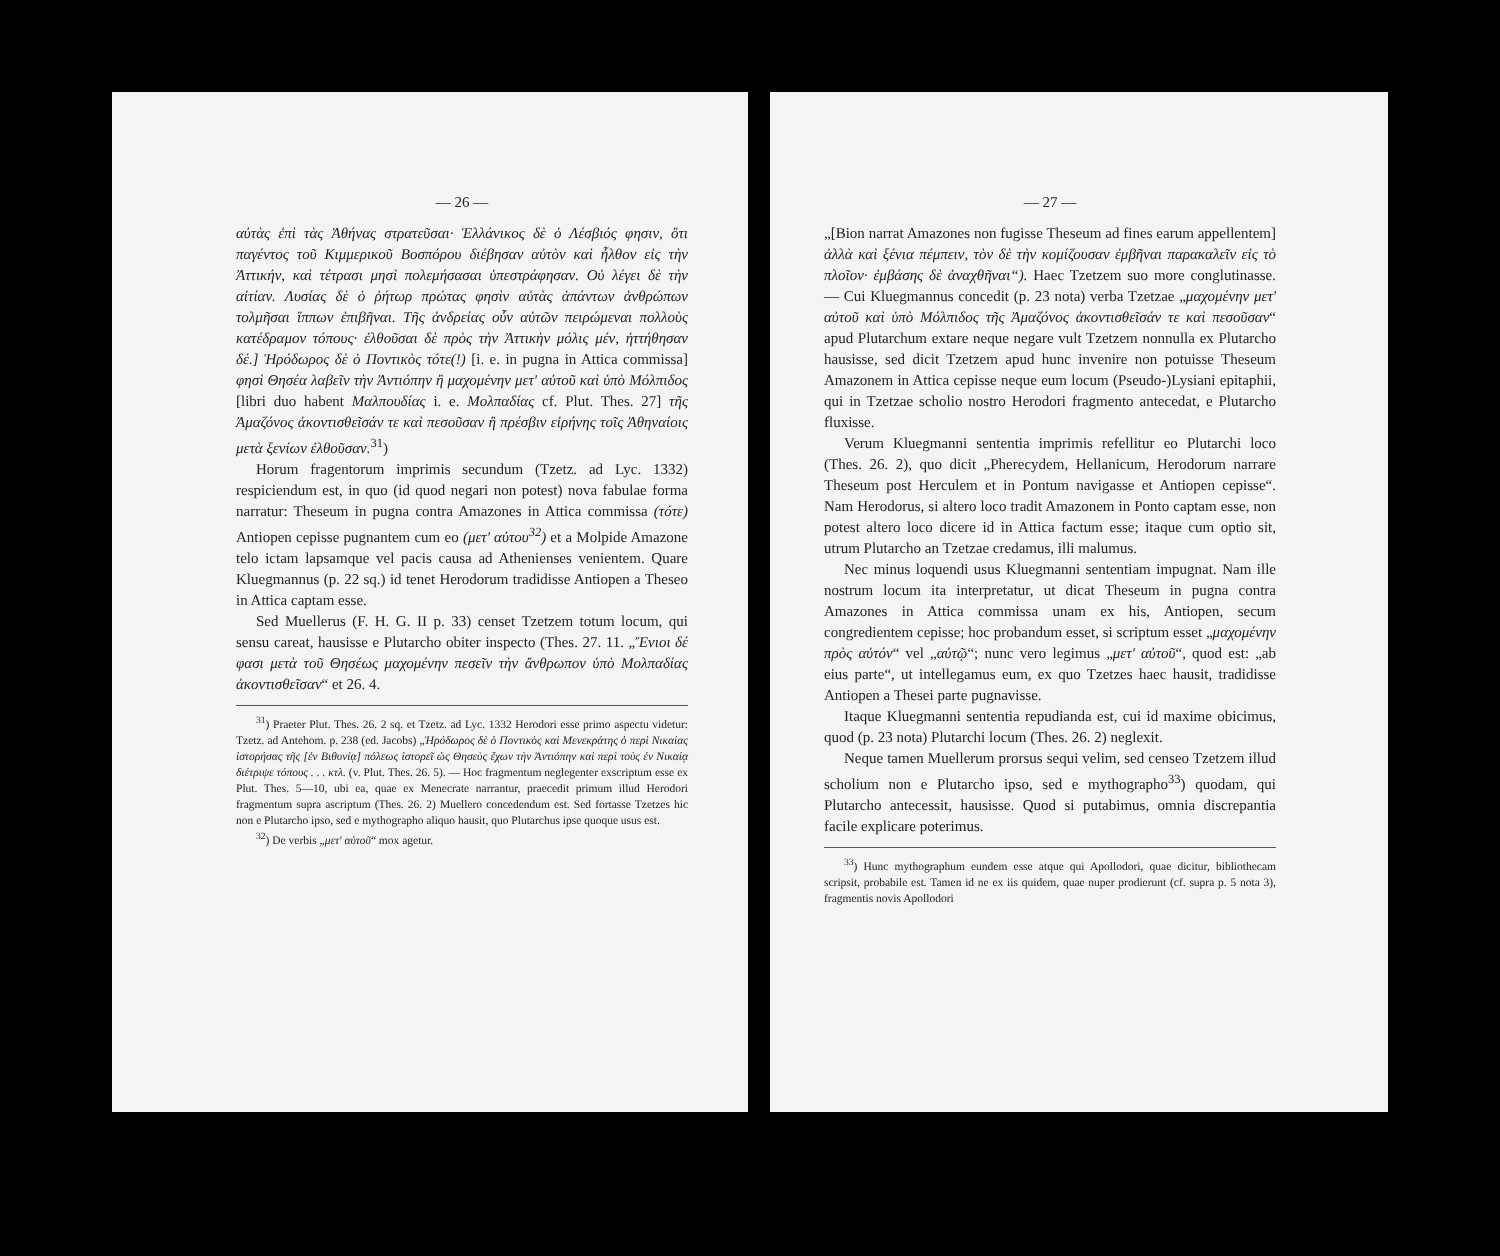— 26 —
αὐτὰς ἐπὶ τὰς Ἀθήνας στρατεῦσαι· Ἑλλάνικος δὲ ὁ Λέσβιός φησιν, ὅτι παγέντος τοῦ Κιμμερικοῦ Βοσπόρου διέβησαν αὐτὸν καὶ ἦλθον εἰς τὴν Ἀττικήν, καὶ τέτρασι μησὶ πολεμήσασαι ὑπεστράφησαν. Οὐ λέγει δὲ τὴν αἰτίαν. Λυσίας δὲ ὁ ῥήτωρ πρώτας φησὶν αὐτὰς ἁπάντων ἀνθρώπων τολμῆσαι ἵππων ἐπιβῆναι. Τῆς ἀνδρείας οὖν αὐτῶν πειρώμεναι πολλοὺς κατέδραμον τόπους· ἐλθοῦσαι δὲ πρὸς τὴν Ἀττικὴν μόλις μέν, ἡττήθησαν δέ.] Ἡρόδωρος δὲ ὁ Ποντικὸς τότε(!) [i. e. in pugna in Attica commissa] φησὶ Θησέα λαβεῖν τὴν Ἀντιόπην ἢ μαχομένην μετ' αὐτοῦ καὶ ὑπὸ Μόλπιδος [libri duo habent Μαλπουδίας i. e. Μολπαδίας cf. Plut. Thes. 27] τῆς Ἀμαζόνος ἀκοντισθεῖσάν τε καὶ πεσοῦσαν ἢ πρέσβιν εἰρήνης τοῖς Ἀθηναίοις μετὰ ξενίων ἐλθοῦσαν.<sup>31</sup>)
Horum fragentorum imprimis secundum (Tzetz. ad Lyc. 1332) respiciendum est, in quo (id quod negari non potest) nova fabulae forma narratur: Theseum in pugna contra Amazones in Attica commissa (τότε) Antiopen cepisse pugnantem cum eo (μετ' αὐτου<sup>32</sup>) et a Molpide Amazone telo ictam lapsamque vel pacis causa ad Athenienses venientem. Quare Kluegmannus (p. 22 sq.) id tenet Herodorum tradidisse Antiopen a Theseo in Attica captam esse.
Sed Muellerus (F. H. G. II p. 33) censet Tzetzem totum locum, qui sensu careat, hausisse e Plutarcho obiter inspecto (Thes. 27. 11. „Ἔνιοι δέ φασι μετὰ τοῦ Θησέως μαχομένην πεσεῖν τὴν ἄνθρωπον ὑπὸ Μολπαδίας ἀκοντισθεῖσαν“ et 26. 4.
<sup>31</sup>) Praeter Plut. Thes. 26. 2 sq. et Tzetz. ad Lyc. 1332 Herodori esse primo aspectu videtur: Tzetz. ad Antehom. p. 238 (ed. Jacobs) „Ἡρόδωρος δὲ ὁ Ποντικὸς καὶ Μενεκράτης ὁ περὶ Νικαίας ἱστορήσας τῆς [ἐν Βιθυνίᾳ] πόλεως ἱστορεῖ ὡς Θησεὺς ἔχων τὴν Ἀντιόπην καὶ περὶ τοὺς ἐν Νικαίᾳ διέτριψε τόπους . . . κτλ. (v. Plut. Thes. 26. 5). — Hoc fragmentum neglegenter exscriptum esse ex Plut. Thes. 5—10, ubi ea, quae ex Menecrate narrantur, praecedit primum illud Herodori fragmentum supra ascriptum (Thes. 26. 2) Muellero concedendum est. Sed fortasse Tzetzes hic non e Plutarcho ipso, sed e mythographo aliquo hausit, quo Plutarchus ipse quoque usus est.
<sup>32</sup>) De verbis „μετ' αὐτοῦ“ mox agetur.
— 27 —
„[Bion narrat Amazones non fugisse Theseum ad fines earum appellentem] ἀλλὰ καὶ ξένια πέμπειν, τὸν δὲ τὴν κομίζουσαν ἐμβῆναι παρακαλεῖν εἰς τὸ πλοῖον· ἐμβάσης δὲ ἀναχθῆναι“). Haec Tzetzem suo more conglutinasse. — Cui Kluegmannus concedit (p. 23 nota) verba Tzetzae „μαχομένην μετ' αὐτοῦ καὶ ὑπὸ Μόλπιδος τῆς Ἀμαζόνος ἀκοντισθεῖσάν τε καὶ πεσοῦσαν“ apud Plutarchum extare neque negare vult Tzetzem nonnulla ex Plutarcho hausisse, sed dicit Tzetzem apud hunc invenire non potuisse Theseum Amazonem in Attica cepisse neque eum locum (Pseudo-)Lysiani epitaphii, qui in Tzetzae scholio nostro Herodori fragmento antecedat, e Plutarcho fluxisse.
Verum Kluegmanni sententia imprimis refellitur eo Plutarchi loco (Thes. 26. 2), quo dicit „Pherecydem, Hellanicum, Herodorum narrare Theseum post Herculem et in Pontum navigasse et Antiopen cepisse“. Nam Herodorus, si altero loco tradit Amazonem in Ponto captam esse, non potest altero loco dicere id in Attica factum esse; itaque cum optio sit, utrum Plutarcho an Tzetzae credamus, illi malumus.
Nec minus loquendi usus Kluegmanni sententiam impugnat. Nam ille nostrum locum ita interpretatur, ut dicat Theseum in pugna contra Amazones in Attica commissa unam ex his, Antiopen, secum congredientem cepisse; hoc probandum esset, si scriptum esset „μαχομένην πρὸς αὐτόν“ vel „αὐτῷ“; nunc vero legimus „μετ' αὐτοῦ“, quod est: „ab eius parte“, ut intellegamus eum, ex quo Tzetzes haec hausit, tradidisse Antiopen a Thesei parte pugnavisse.
Itaque Kluegmanni sententia repudianda est, cui id maxime obicimus, quod (p. 23 nota) Plutarchi locum (Thes. 26. 2) neglexit.
Neque tamen Muellerum prorsus sequi velim, sed censeo Tzetzem illud scholium non e Plutarcho ipso, sed e mythographo<sup>33</sup>) quodam, qui Plutarcho antecessit, hausisse. Quod si putabimus, omnia discrepantia facile explicare poterimus.
<sup>33</sup>) Hunc mythographum eundem esse atque qui Apollodori, quae dicitur, bibliothecam scripsit, probabile est. Tamen id ne ex iis quidem, quae nuper prodierunt (cf. supra p. 5 nota 3), fragmentis novis Apollodori